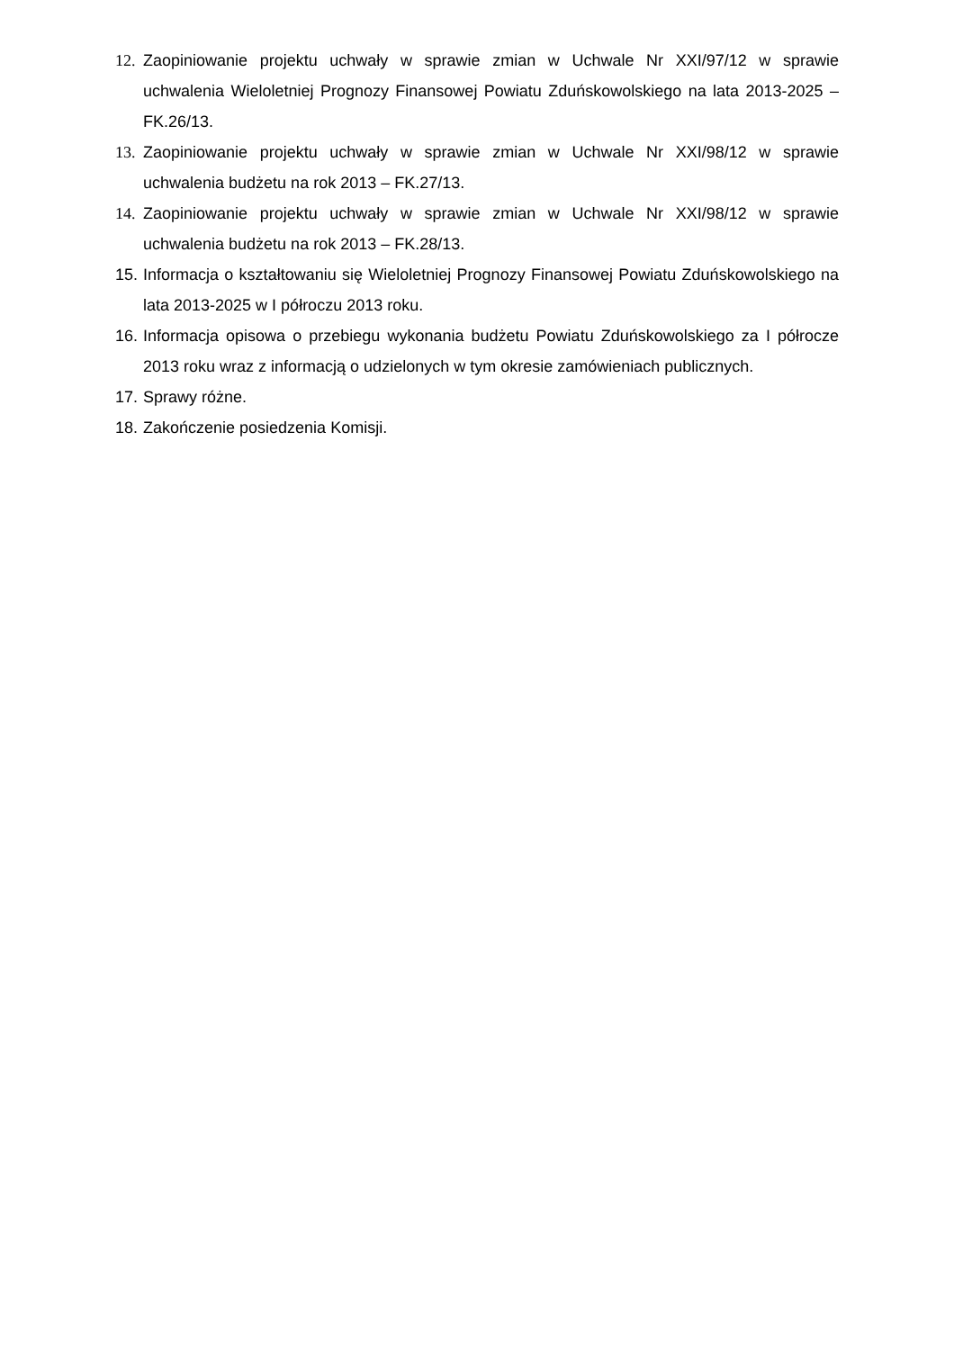12. Zaopiniowanie projektu uchwały w sprawie zmian w Uchwale Nr XXI/97/12 w sprawie uchwalenia Wieloletniej Prognozy Finansowej Powiatu Zduńskowolskiego na lata 2013-2025 – FK.26/13.
13. Zaopiniowanie projektu uchwały w sprawie zmian w Uchwale Nr XXI/98/12 w sprawie uchwalenia budżetu na rok 2013 – FK.27/13.
14. Zaopiniowanie projektu uchwały w sprawie zmian w Uchwale Nr XXI/98/12 w sprawie uchwalenia budżetu na rok 2013 – FK.28/13.
15. Informacja o kształtowaniu się Wieloletniej Prognozy Finansowej Powiatu Zduńskowolskiego na lata 2013-2025 w I półroczu 2013 roku.
16. Informacja opisowa o przebiegu wykonania budżetu Powiatu Zduńskowolskiego za I półrocze 2013 roku wraz z informacją o udzielonych w tym okresie zamówieniach publicznych.
17. Sprawy różne.
18. Zakończenie posiedzenia Komisji.